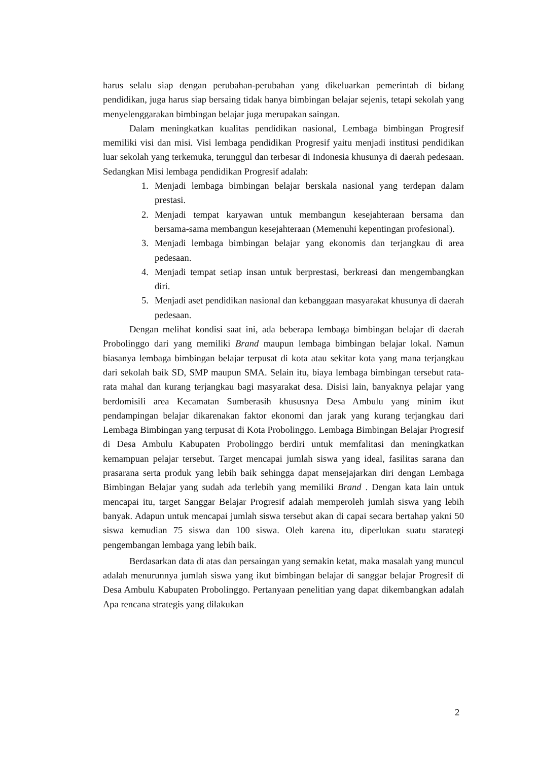harus selalu siap dengan perubahan-perubahan yang dikeluarkan pemerintah di bidang pendidikan, juga harus siap bersaing tidak hanya bimbingan belajar sejenis, tetapi sekolah yang menyelenggarakan bimbingan belajar juga merupakan saingan.
Dalam meningkatkan kualitas pendidikan nasional, Lembaga bimbingan Progresif memiliki visi dan misi. Visi lembaga pendidikan Progresif yaitu menjadi institusi pendidikan luar sekolah yang terkemuka, terunggul dan terbesar di Indonesia khusunya di daerah pedesaan. Sedangkan Misi lembaga pendidikan Progresif adalah:
1. Menjadi lembaga bimbingan belajar berskala nasional yang terdepan dalam prestasi.
2. Menjadi tempat karyawan untuk membangun kesejahteraan bersama dan bersama-sama membangun kesejahteraan (Memenuhi kepentingan profesional).
3. Menjadi lembaga bimbingan belajar yang ekonomis dan terjangkau di area pedesaan.
4. Menjadi tempat setiap insan untuk berprestasi, berkreasi dan mengembangkan diri.
5. Menjadi aset pendidikan nasional dan kebanggaan masyarakat khusunya di daerah pedesaan.
Dengan melihat kondisi saat ini, ada beberapa lembaga bimbingan belajar di daerah Probolinggo dari yang memiliki Brand maupun lembaga bimbingan belajar lokal. Namun biasanya lembaga bimbingan belajar terpusat di kota atau sekitar kota yang mana terjangkau dari sekolah baik SD, SMP maupun SMA. Selain itu, biaya lembaga bimbingan tersebut rata-rata mahal dan kurang terjangkau bagi masyarakat desa. Disisi lain, banyaknya pelajar yang berdomisili area Kecamatan Sumberasih khususnya Desa Ambulu yang minim ikut pendampingan belajar dikarenakan faktor ekonomi dan jarak yang kurang terjangkau dari Lembaga Bimbingan yang terpusat di Kota Probolinggo. Lembaga Bimbingan Belajar Progresif di Desa Ambulu Kabupaten Probolinggo berdiri untuk memfalitasi dan meningkatkan kemampuan pelajar tersebut. Target mencapai jumlah siswa yang ideal, fasilitas sarana dan prasarana serta produk yang lebih baik sehingga dapat mensejajarkan diri dengan Lembaga Bimbingan Belajar yang sudah ada terlebih yang memiliki Brand . Dengan kata lain untuk mencapai itu, target Sanggar Belajar Progresif adalah memperoleh jumlah siswa yang lebih banyak. Adapun untuk mencapai jumlah siswa tersebut akan di capai secara bertahap yakni 50 siswa kemudian 75 siswa dan 100 siswa. Oleh karena itu, diperlukan suatu starategi pengembangan lembaga yang lebih baik.
Berdasarkan data di atas dan persaingan yang semakin ketat, maka masalah yang muncul adalah menurunnya jumlah siswa yang ikut bimbingan belajar di sanggar belajar Progresif di Desa Ambulu Kabupaten Probolinggo. Pertanyaan penelitian yang dapat dikembangkan adalah Apa rencana strategis yang dilakukan
2